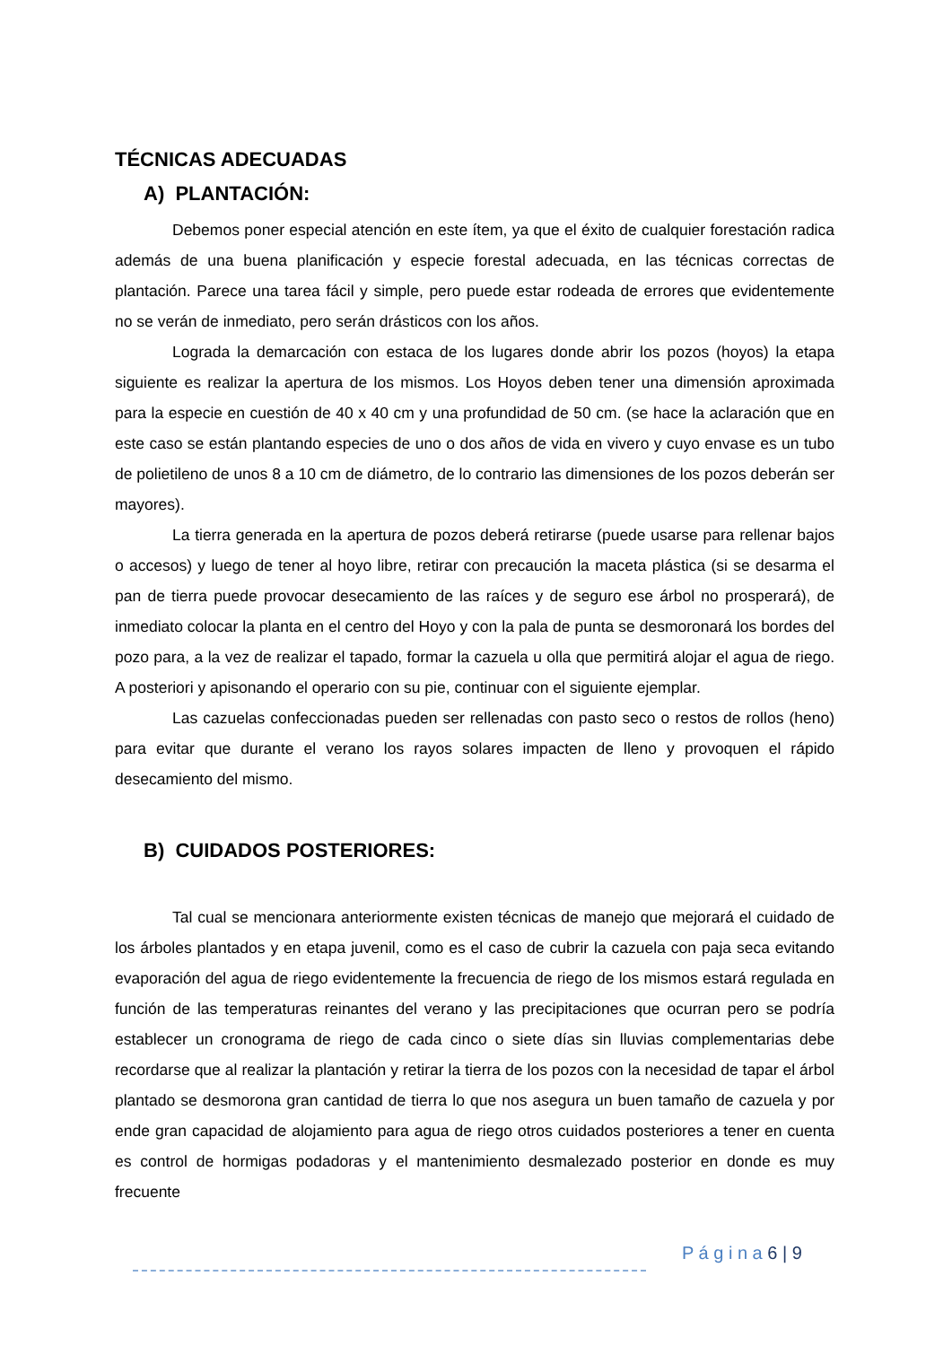TÉCNICAS ADECUADAS
A) PLANTACIÓN:
Debemos poner especial atención en este ítem, ya que el éxito de cualquier forestación radica además de una buena planificación y especie forestal adecuada, en las técnicas correctas de plantación. Parece una tarea fácil y simple, pero puede estar rodeada de errores que evidentemente no se verán de inmediato, pero serán drásticos con los años.
Lograda la demarcación con estaca de los lugares donde abrir los pozos (hoyos) la etapa siguiente es realizar la apertura de los mismos. Los Hoyos deben tener una dimensión aproximada para la especie en cuestión de 40 x 40 cm y una profundidad de 50 cm. (se hace la aclaración que en este caso se están plantando especies de uno o dos años de vida en vivero y cuyo envase es un tubo de polietileno de unos 8 a 10 cm de diámetro, de lo contrario las dimensiones de los pozos deberán ser mayores).
La tierra generada en la apertura de pozos deberá retirarse (puede usarse para rellenar bajos o accesos) y luego de tener al hoyo libre, retirar con precaución la maceta plástica (si se desarma el pan de tierra puede provocar desecamiento de las raíces y de seguro ese árbol no prosperará), de inmediato colocar la planta en el centro del Hoyo y con la pala de punta se desmoronará los bordes del pozo para, a la vez de realizar el tapado, formar la cazuela u olla que permitirá alojar el agua de riego. A posteriori y apisonando el operario con su pie, continuar con el siguiente ejemplar.
Las cazuelas confeccionadas pueden ser rellenadas con pasto seco o restos de rollos (heno) para evitar que durante el verano los rayos solares impacten de lleno y provoquen el rápido desecamiento del mismo.
B) CUIDADOS POSTERIORES:
Tal cual se mencionara anteriormente existen técnicas de manejo que mejorará el cuidado de los árboles plantados y en etapa juvenil, como es el caso de cubrir la cazuela con paja seca evitando evaporación del agua de riego evidentemente la frecuencia de riego de los mismos estará regulada en función de las temperaturas reinantes del verano y las precipitaciones que ocurran pero se podría establecer un cronograma de riego de cada cinco o siete días sin lluvias complementarias debe recordarse que al realizar la plantación y retirar la tierra de los pozos con la necesidad de tapar el árbol plantado se desmorona gran cantidad de tierra lo que nos asegura un buen tamaño de cazuela y por ende gran capacidad de alojamiento para agua de riego otros cuidados posteriores a tener en cuenta es control de hormigas podadoras y el mantenimiento desmalezado posterior en donde es muy frecuente
P á g i n a 6 | 9